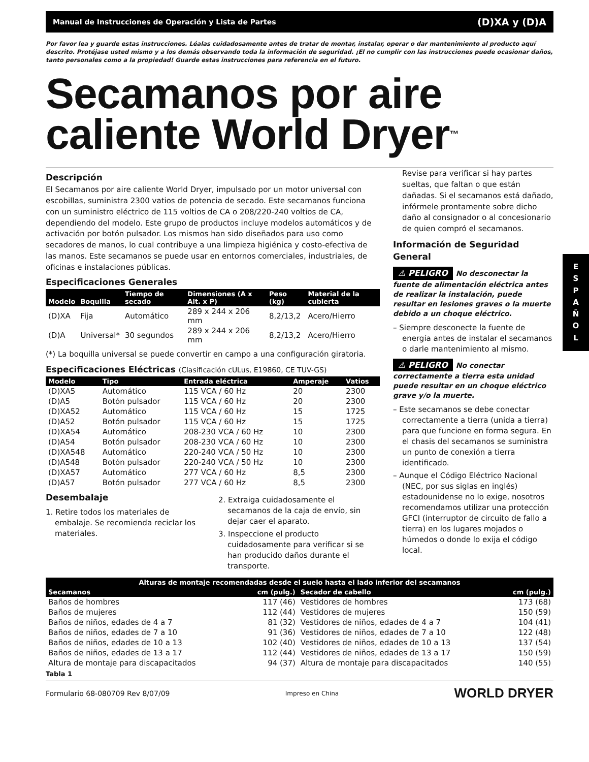Manual de Instrucciones de Operación y Lista de Partes (D)XA y (D)A
Por favor lea y guarde estas instrucciones. Léalas cuidadosamente antes de tratar de montar, instalar, operar o dar mantenimiento al producto aquí descrito. Protéjase usted mismo y a los demás observando toda la información de seguridad. ¡El no cumplir con las instrucciones puede ocasionar daños, tanto personales como a la propiedad! Guarde estas instrucciones para referencia en el futuro.
Secamanos por aire caliente World Dryer<sup>™</sup>
Descripción
El Secamanos por aire caliente World Dryer, impulsado por un motor universal con escobillas, suministra 2300 vatios de potencia de secado. Este secamanos funciona con un suministro eléctrico de 115 voltios de CA o 208/220-240 voltios de CA, dependiendo del modelo. Este grupo de productos incluye modelos automáticos y de activación por botón pulsador. Los mismos han sido diseñados para uso como secadores de manos, lo cual contribuye a una limpieza higiénica y costo-efectiva de las manos. Este secamanos se puede usar en entornos comerciales, industriales, de oficinas e instalaciones públicas.
Especificaciones Generales
| Modelo | Boquilla | Tiempo de secado | Dimensiones (A x Alt. x P) | Peso (kg) | Material de la cubierta |
| --- | --- | --- | --- | --- | --- |
| (D)XA | Fija | Automático | 289 x 244 x 206 mm | 8,2/13,2 | Acero/Hierro |
| (D)A | Universal* | 30 segundos | 289 x 244 x 206 mm | 8,2/13,2 | Acero/Hierro |
(*) La boquilla universal se puede convertir en campo a una configuración giratoria.
Especificaciones Eléctricas (Clasificación cULus, E19860, CE TUV-GS)
| Modelo | Tipo | Entrada eléctrica | Amperaje | Vatios |
| --- | --- | --- | --- | --- |
| (D)XA5 | Automático | 115 VCA / 60 Hz | 20 | 2300 |
| (D)A5 | Botón pulsador | 115 VCA / 60 Hz | 20 | 2300 |
| (D)XA52 | Automático | 115 VCA / 60 Hz | 15 | 1725 |
| (D)A52 | Botón pulsador | 115 VCA / 60 Hz | 15 | 1725 |
| (D)XA54 | Automático | 208-230 VCA / 60 Hz | 10 | 2300 |
| (D)A54 | Botón pulsador | 208-230 VCA / 60 Hz | 10 | 2300 |
| (D)XA548 | Automático | 220-240 VCA / 50 Hz | 10 | 2300 |
| (D)A548 | Botón pulsador | 220-240 VCA / 50 Hz | 10 | 2300 |
| (D)XA57 | Automático | 277 VCA / 60 Hz | 8,5 | 2300 |
| (D)A57 | Botón pulsador | 277 VCA / 60 Hz | 8,5 | 2300 |
Desembalaje
1. Retire todos los materiales de embalaje. Se recomienda reciclar los materiales.
2. Extraiga cuidadosamente el secamanos de la caja de envío, sin dejar caer el aparato.
3. Inspeccione el producto cuidadosamente para verificar si se han producido daños durante el transporte.
Revise para verificar si hay partes sueltas, que faltan o que están dañadas. Si el secamanos está dañado, infórmele prontamente sobre dicho daño al consignador o al concesionario de quien compró el secamanos.
Información de Seguridad General
⚠ PELIGRO No desconectar la fuente de alimentación eléctrica antes de realizar la instalación, puede resultar en lesiones graves o la muerte debido a un choque eléctrico.
– Siempre desconecte la fuente de energía antes de instalar el secamanos o darle mantenimiento al mismo.
⚠ PELIGRO No conectar correctamente a tierra esta unidad puede resultar en un choque eléctrico grave y/o la muerte.
– Este secamanos se debe conectar correctamente a tierra (unida a tierra) para que funcione en forma segura. En el chasis del secamanos se suministra un punto de conexión a tierra identificado.
– Aunque el Código Eléctrico Nacional (NEC, por sus siglas en inglés) estadounidense no lo exige, nosotros recomendamos utilizar una protección GFCI (interruptor de circuito de fallo a tierra) en los lugares mojados o húmedos o donde lo exija el código local.
| Alturas de montaje recomendadas desde el suelo hasta el lado inferior del secamanos | | | |
| --- | --- | --- | --- |
| Secamanos | cm (pulg.) | Secador de cabello | cm (pulg.) |
| Baños de hombres | 117 (46) | Vestidores de hombres | 173 (68) |
| Baños de mujeres | 112 (44) | Vestidores de mujeres | 150 (59) |
| Baños de niños, edades de 4 a 7 | 81 (32) | Vestidores de niños, edades de 4 a 7 | 104 (41) |
| Baños de niños, edades de 7 a 10 | 91 (36) | Vestidores de niños, edades de 7 a 10 | 122 (48) |
| Baños de niños, edades de 10 a 13 | 102 (40) | Vestidores de niños, edades de 10 a 13 | 137 (54) |
| Baños de niños, edades de 13 a 17 | 112 (44) | Vestidores de niños, edades de 13 a 17 | 150 (59) |
| Altura de montaje para discapacitados | 94 (37) | Altura de montaje para discapacitados | 140 (55) |
Tabla 1
Formulario 68-080709 Rev 8/07/09 Impreso en China WORLD DRYER
E
S
P
A
Ñ
O
L